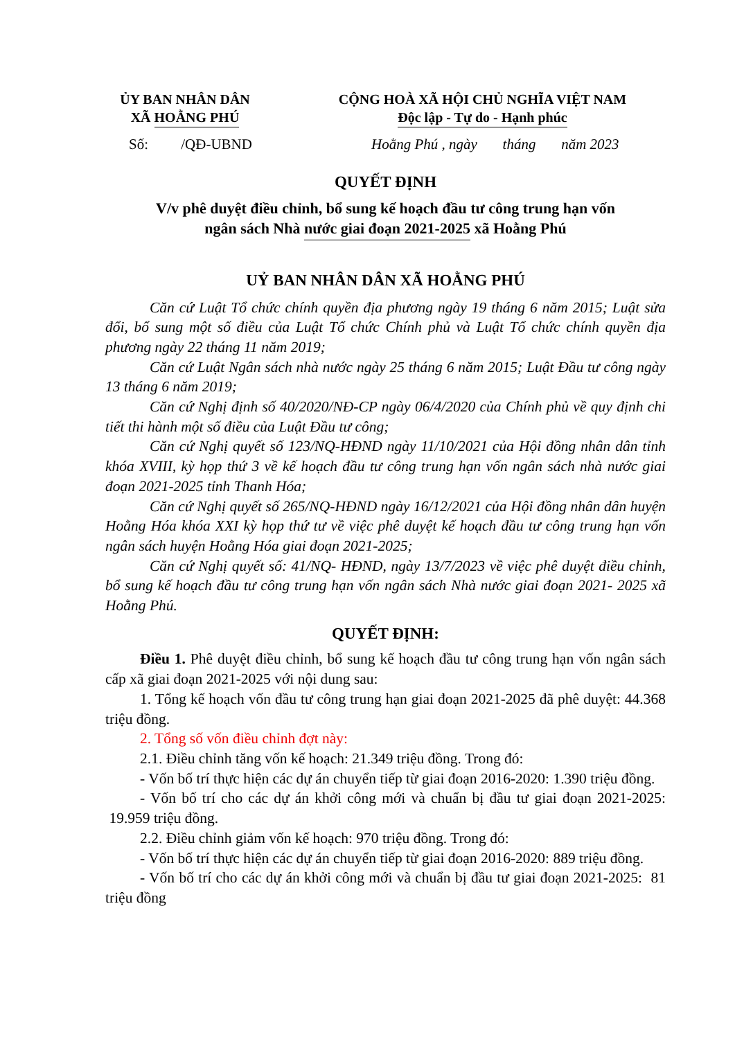ỦY BAN NHÂN DÂN
XÃ HOẰNG PHÚ
CỘNG HOÀ XÃ HỘI CHỦ NGHĨA VIỆT NAM
Độc lập - Tự do - Hạnh phúc
Số: /QĐ-UBND Hoằng Phú , ngày tháng năm 2023
QUYẾT ĐỊNH
V/v phê duyệt điều chỉnh, bổ sung kế hoạch đầu tư công trung hạn vốn
ngân sách Nhà nước giai đoạn 2021-2025 xã Hoằng Phú
UỶ BAN NHÂN DÂN XÃ HOẰNG PHÚ
Căn cứ Luật Tổ chức chính quyền địa phương ngày 19 tháng 6 năm 2015; Luật sửa đổi, bổ sung một số điều của Luật Tổ chức Chính phủ và Luật Tổ chức chính quyền địa phương ngày 22 tháng 11 năm 2019;
Căn cứ Luật Ngân sách nhà nước ngày 25 tháng 6 năm 2015; Luật Đầu tư công ngày 13 tháng 6 năm 2019;
Căn cứ Nghị định số 40/2020/NĐ-CP ngày 06/4/2020 của Chính phủ về quy định chi tiết thi hành một số điều của Luật Đầu tư công;
Căn cứ Nghị quyết số 123/NQ-HĐND ngày 11/10/2021 của Hội đồng nhân dân tỉnh khóa XVIII, kỳ họp thứ 3 về kế hoạch đầu tư công trung hạn vốn ngân sách nhà nước giai đoạn 2021-2025 tỉnh Thanh Hóa;
Căn cứ Nghị quyết số 265/NQ-HĐND ngày 16/12/2021 của Hội đồng nhân dân huyện Hoằng Hóa khóa XXI kỳ họp thứ tư về việc phê duyệt kế hoạch đầu tư công trung hạn vốn ngân sách huyện Hoằng Hóa giai đoạn 2021-2025;
Căn cứ Nghị quyết số: 41/NQ- HĐND, ngày 13/7/2023 về việc phê duyệt điều chỉnh, bổ sung kế hoạch đầu tư công trung hạn vốn ngân sách Nhà nước giai đoạn 2021- 2025 xã Hoằng Phú.
QUYẾT ĐỊNH:
Điều 1. Phê duyệt điều chỉnh, bổ sung kế hoạch đầu tư công trung hạn vốn ngân sách cấp xã giai đoạn 2021-2025 với nội dung sau:
1. Tổng kế hoạch vốn đầu tư công trung hạn giai đoạn 2021-2025 đã phê duyệt: 44.368 triệu đồng.
2. Tổng số vốn điều chỉnh đợt này:
2.1. Điều chỉnh tăng vốn kế hoạch: 21.349 triệu đồng. Trong đó:
- Vốn bố trí thực hiện các dự án chuyển tiếp từ giai đoạn 2016-2020: 1.390 triệu đồng.
- Vốn bố trí cho các dự án khởi công mới và chuẩn bị đầu tư giai đoạn 2021-2025: 19.959 triệu đồng.
2.2. Điều chỉnh giảm vốn kế hoạch: 970 triệu đồng. Trong đó:
- Vốn bố trí thực hiện các dự án chuyển tiếp từ giai đoạn 2016-2020: 889 triệu đồng.
- Vốn bố trí cho các dự án khởi công mới và chuẩn bị đầu tư giai đoạn 2021-2025: 81 triệu đồng